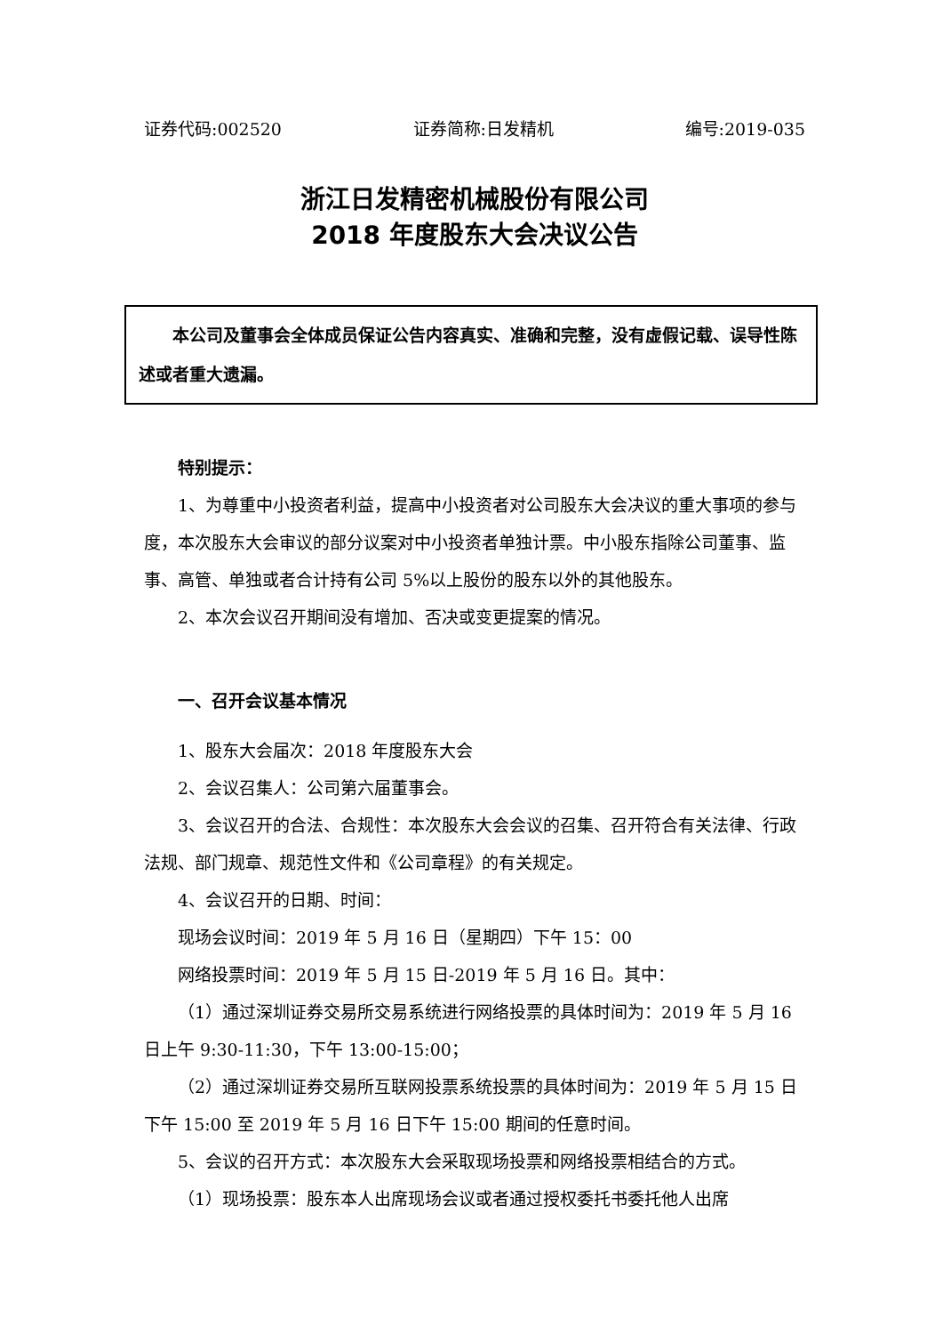证券代码:002520 证券简称:日发精机 编号:2019-035
浙江日发精密机械股份有限公司
2018 年度股东大会决议公告
　　本公司及董事会全体成员保证公告内容真实、准确和完整，没有虚假记载、误导性陈述或者重大遗漏。
特别提示：
1、为尊重中小投资者利益，提高中小投资者对公司股东大会决议的重大事项的参与度，本次股东大会审议的部分议案对中小投资者单独计票。中小股东指除公司董事、监事、高管、单独或者合计持有公司 5%以上股份的股东以外的其他股东。
2、本次会议召开期间没有增加、否决或变更提案的情况。
一、召开会议基本情况
1、股东大会届次：2018 年度股东大会
2、会议召集人：公司第六届董事会。
3、会议召开的合法、合规性：本次股东大会会议的召集、召开符合有关法律、行政法规、部门规章、规范性文件和《公司章程》的有关规定。
4、会议召开的日期、时间：
现场会议时间：2019 年 5 月 16 日（星期四）下午 15：00
网络投票时间：2019 年 5 月 15 日-2019 年 5 月 16 日。其中：
（1）通过深圳证券交易所交易系统进行网络投票的具体时间为：2019 年 5 月 16 日上午 9:30-11:30，下午 13:00-15:00；
（2）通过深圳证券交易所互联网投票系统投票的具体时间为：2019 年 5 月 15 日下午 15:00 至 2019 年 5 月 16 日下午 15:00 期间的任意时间。
5、会议的召开方式：本次股东大会采取现场投票和网络投票相结合的方式。
（1）现场投票：股东本人出席现场会议或者通过授权委托书委托他人出席